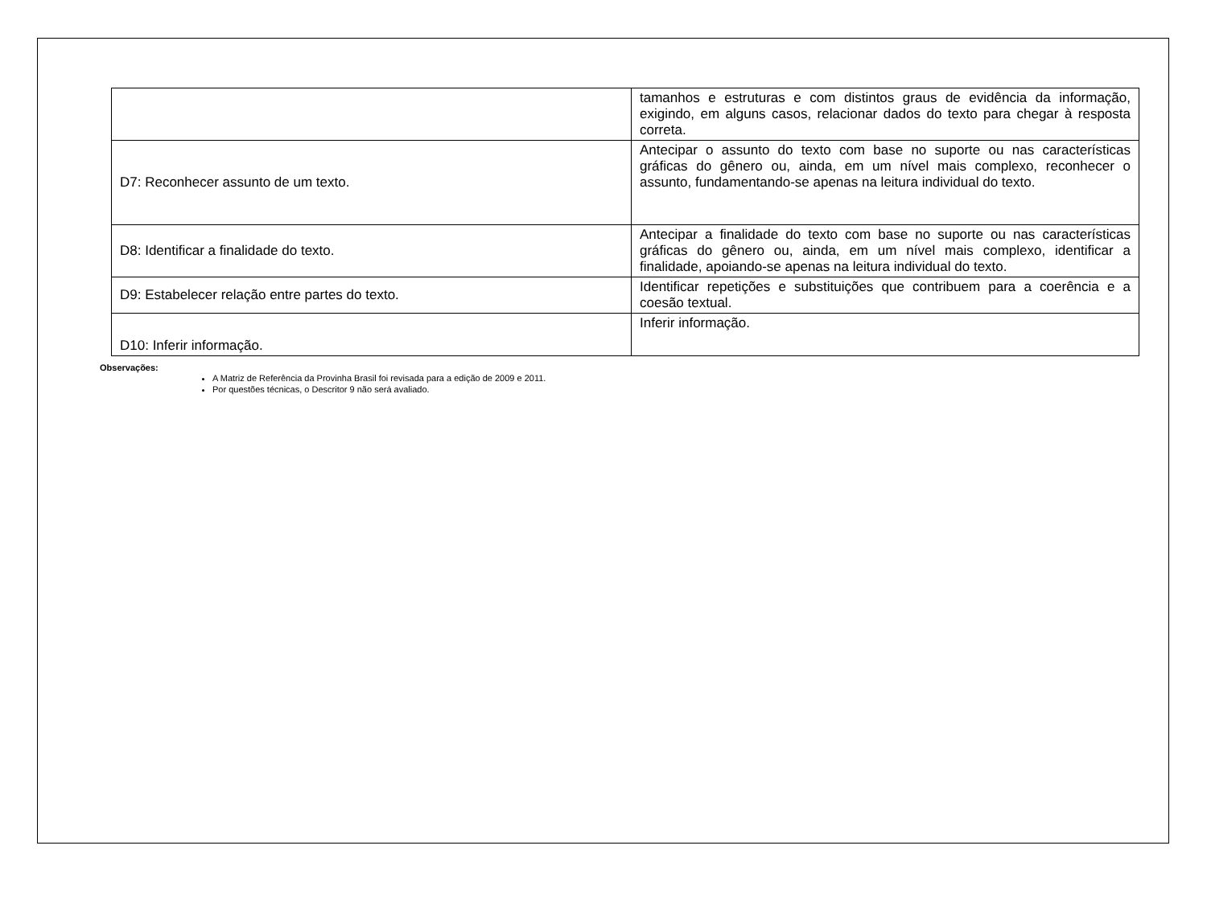| | tamanhos e estruturas e com distintos graus de evidência da informação, exigindo, em alguns casos, relacionar dados do texto para chegar à resposta correta. |
| D7: Reconhecer assunto de um texto. | Antecipar o assunto do texto com base no suporte ou nas características gráficas do gênero ou, ainda, em um nível mais complexo, reconhecer o assunto, fundamentando-se apenas na leitura individual do texto. |
| D8: Identificar a finalidade do texto. | Antecipar a finalidade do texto com base no suporte ou nas características gráficas do gênero ou, ainda, em um nível mais complexo, identificar a finalidade, apoiando-se apenas na leitura individual do texto. |
| D9: Estabelecer relação entre partes do texto. | Identificar repetições e substituições que contribuem para a coerência e a coesão textual. |
| D10: Inferir informação. | Inferir informação. |
Observações:
A Matriz de Referência da Provinha Brasil foi revisada para a edição de 2009 e 2011.
Por questões técnicas, o Descritor 9 não será avaliado.